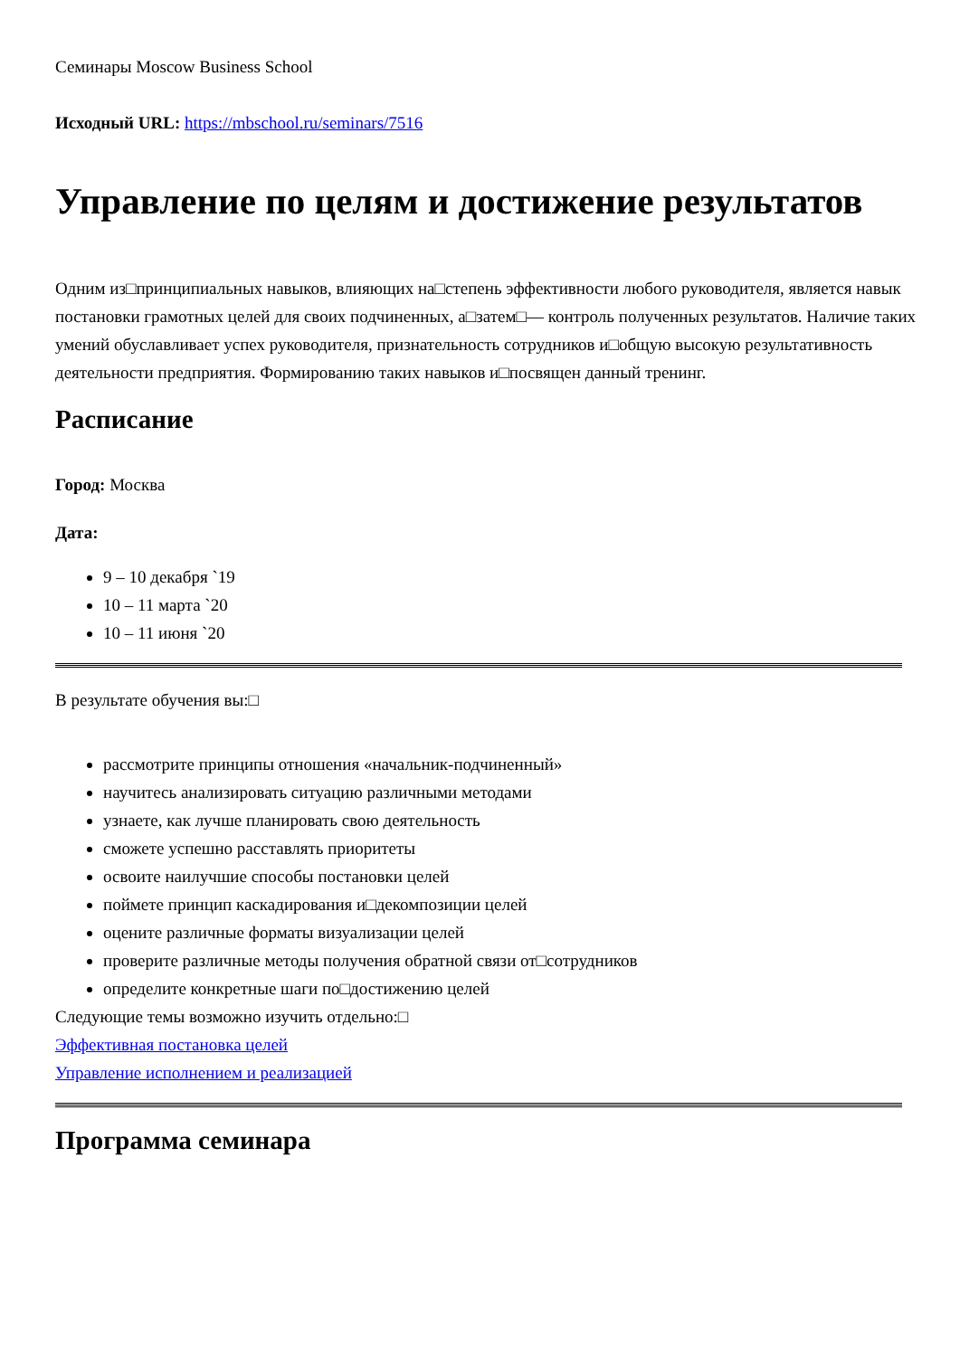Семинары Moscow Business School
Исходный URL: https://mbschool.ru/seminars/7516
Управление по целям и достижение результатов
Одним из□принципиальных навыков, влияющих на□степень эффективности любого руководителя, является навык постановки грамотных целей для своих подчиненных, а□затем□— контроль полученных результатов. Наличие таких умений обуславливает успех руководителя, признательность сотрудников и□общую высокую результативность деятельности предприятия. Формированию таких навыков и□посвящен данный тренинг.
Расписание
Город: Москва
Дата:
9 – 10 декабря `19
10 – 11 марта `20
10 – 11 июня `20
В результате обучения вы:□
рассмотрите принципы отношения «начальник-подчиненный»
научитесь анализировать ситуацию различными методами
узнаете, как лучше планировать свою деятельность
сможете успешно расставлять приоритеты
освоите наилучшие способы постановки целей
поймете принцип каскадирования и□декомпозиции целей
оцените различные форматы визуализации целей
проверите различные методы получения обратной связи от□сотрудников
определите конкретные шаги по□достижению целей
Следующие темы возможно изучить отдельно:□
Эффективная постановка целей
Управление исполнением и реализацией
Программа семинара